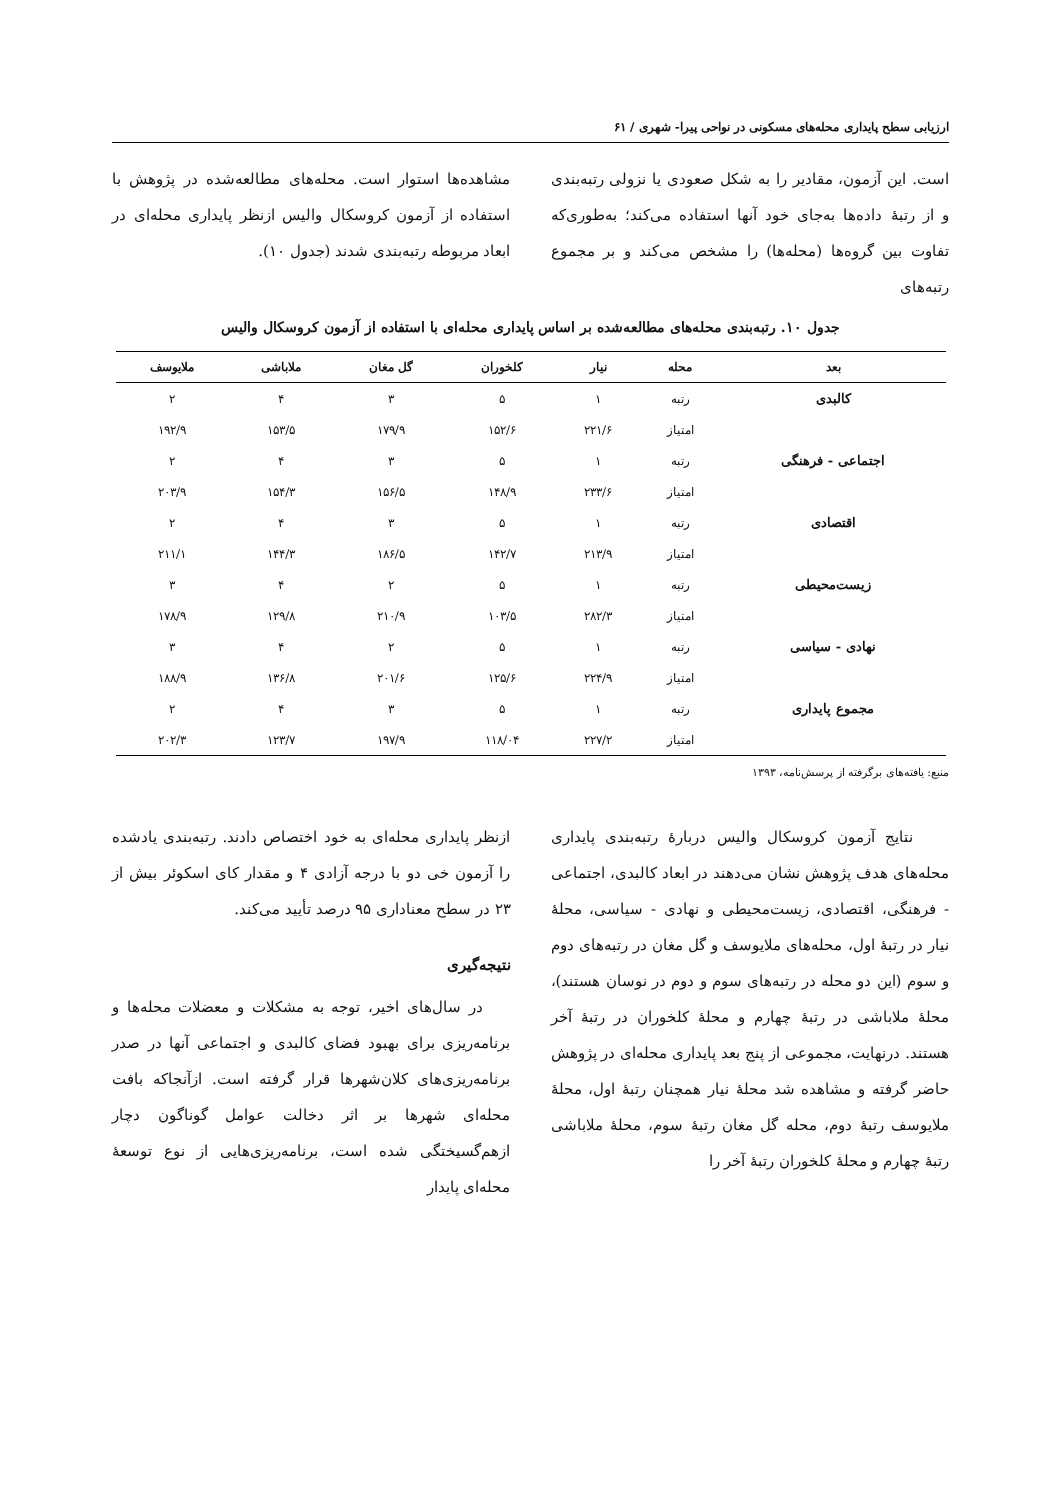ارزیابی سطح پایداری محله‌های مسکونی در نواحی پیرا- شهری / ۶۱
است. این آزمون، مقادیر را به شکل صعودی یا نزولی رتبه‌بندی و از رتبهٔ داده‌ها به‌جای خود آنها استفاده می‌کند؛ به‌طوری‌که تفاوت بین گروه‌ها (محله‌ها) را مشخص می‌کند و بر مجموع رتبه‌های
مشاهده‌ها استوار است. محله‌های مطالعه‌شده در پژوهش با استفاده از آزمون کروسکال والیس ازنظر پایداری محله‌ای در ابعاد مربوطه رتبه‌بندی شدند (جدول ۱۰).
جدول ۱۰. رتبه‌بندی محله‌های مطالعه‌شده بر اساس پایداری محله‌ای با استفاده از آزمون کروسکال والیس
| بعد | محله | نیار | کلخوران | گل مغان | ملاباشی | ملایوسف |
| --- | --- | --- | --- | --- | --- | --- |
| کالبدی | رتبه | ۱ | ۵ | ۳ | ۴ | ۲ |
| | امتیاز | ۲۲۱/۶ | ۱۵۲/۶ | ۱۷۹/۹ | ۱۵۳/۵ | ۱۹۲/۹ |
| اجتماعی - فرهنگی | رتبه | ۱ | ۵ | ۳ | ۴ | ۲ |
| | امتیاز | ۲۳۳/۶ | ۱۴۸/۹ | ۱۵۶/۵ | ۱۵۴/۳ | ۲۰۳/۹ |
| اقتصادی | رتبه | ۱ | ۵ | ۳ | ۴ | ۲ |
| | امتیاز | ۲۱۳/۹ | ۱۴۲/۷ | ۱۸۶/۵ | ۱۴۴/۳ | ۲۱۱/۱ |
| زیست‌محیطی | رتبه | ۱ | ۵ | ۲ | ۴ | ۳ |
| | امتیاز | ۲۸۲/۳ | ۱۰۳/۵ | ۲۱۰/۹ | ۱۲۹/۸ | ۱۷۸/۹ |
| نهادی - سیاسی | رتبه | ۱ | ۵ | ۲ | ۴ | ۳ |
| | امتیاز | ۲۲۴/۹ | ۱۲۵/۶ | ۲۰۱/۶ | ۱۳۶/۸ | ۱۸۸/۹ |
| مجموع پایداری | رتبه | ۱ | ۵ | ۳ | ۴ | ۲ |
| | امتیاز | ۲۲۷/۲ | ۱۱۸/۰۴ | ۱۹۷/۹ | ۱۲۳/۷ | ۲۰۲/۳ |
منبع: یافته‌های برگرفته از پرسش‌نامه، ۱۳۹۳
نتایج آزمون کروسکال والیس دربارهٔ رتبه‌بندی پایداری محله‌های هدف پژوهش نشان می‌دهند در ابعاد کالبدی، اجتماعی - فرهنگی، اقتصادی، زیست‌محیطی و نهادی - سیاسی، محلهٔ نیار در رتبهٔ اول، محله‌های ملایوسف و گل مغان در رتبه‌های دوم و سوم (این دو محله در رتبه‌های سوم و دوم در نوسان هستند)، محلهٔ ملاباشی در رتبهٔ چهارم و محلهٔ کلخوران در رتبهٔ آخر هستند. درنهایت، مجموعی از پنج بعد پایداری محله‌ای در پژوهش حاضر گرفته و مشاهده شد محلهٔ نیار همچنان رتبهٔ اول، محلهٔ ملایوسف رتبهٔ دوم، محله گل مغان رتبهٔ سوم، محلهٔ ملاباشی رتبهٔ چهارم و محلهٔ کلخوران رتبهٔ آخر را
ازنظر پایداری محله‌ای به خود اختصاص دادند. رتبه‌بندی یادشده را آزمون خی دو با درجه آزادی ۴ و مقدار کای اسکوئر بیش از ۲۳ در سطح معناداری ۹۵ درصد تأیید می‌کند.
نتیجه‌گیری
در سال‌های اخیر، توجه به مشکلات و معضلات محله‌ها و برنامه‌ریزی برای بهبود فضای کالبدی و اجتماعی آنها در صدر برنامه‌ریزی‌های کلان‌شهرها قرار گرفته است. ازآنجاکه بافت محله‌ای شهرها بر اثر دخالت عوامل گوناگون دچار ازهم‌گسیختگی شده است، برنامه‌ریزی‌هایی از نوع توسعهٔ محله‌ای پایدار